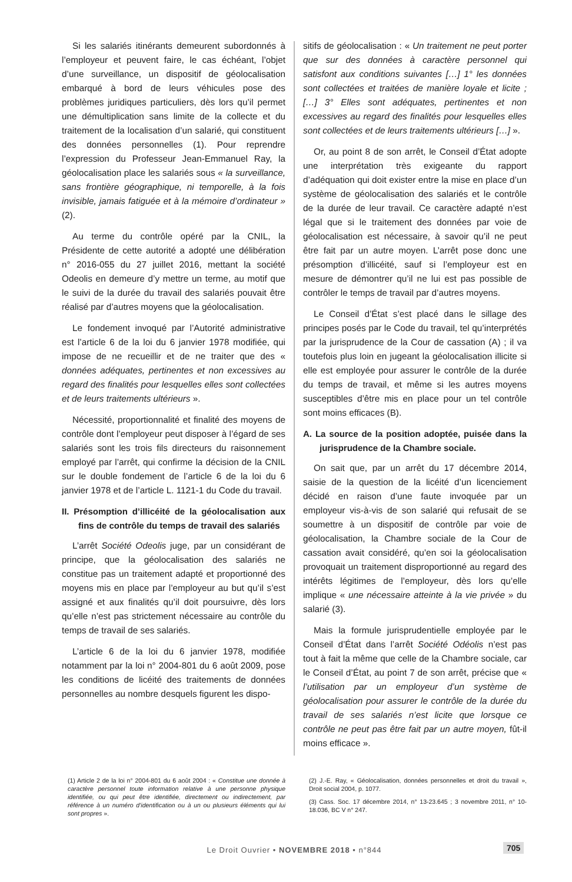Si les salariés itinérants demeurent subordonnés à l’employeur et peuvent faire, le cas échéant, l’objet d’une surveillance, un dispositif de géolocalisation embarqué à bord de leurs véhicules pose des problèmes juridiques particuliers, dès lors qu’il permet une démultiplication sans limite de la collecte et du traitement de la localisation d’un salarié, qui constituent des données personnelles (1). Pour reprendre l’expression du Professeur Jean-Emmanuel Ray, la géolocalisation place les salariés sous « la surveillance, sans frontière géographique, ni temporelle, à la fois invisible, jamais fatiguée et à la mémoire d’ordinateur » (2).
Au terme du contrôle opéré par la CNIL, la Présidente de cette autorité a adopté une délibération n° 2016-055 du 27 juillet 2016, mettant la société Odeolis en demeure d’y mettre un terme, au motif que le suivi de la durée du travail des salariés pouvait être réalisé par d’autres moyens que la géolocalisation.
Le fondement invoqué par l’Autorité administrative est l’article 6 de la loi du 6 janvier 1978 modifiée, qui impose de ne recueillir et de ne traiter que des « données adéquates, pertinentes et non excessives au regard des finalités pour lesquelles elles sont collectées et de leurs traitements ultérieurs ».
Nécessité, proportionnalité et finalité des moyens de contrôle dont l’employeur peut disposer à l’égard de ses salariés sont les trois fils directeurs du raisonnement employé par l’arrêt, qui confirme la décision de la CNIL sur le double fondement de l’article 6 de la loi du 6 janvier 1978 et de l’article L. 1121-1 du Code du travail.
II. Présomption d’illicéité de la géolocalisation aux fins de contrôle du temps de travail des salariés
L’arrêt Société Odeolis juge, par un considérant de principe, que la géolocalisation des salariés ne constitue pas un traitement adapté et proportionné des moyens mis en place par l’employeur au but qu’il s’est assigné et aux finalités qu’il doit poursuivre, dès lors qu’elle n’est pas strictement nécessaire au contrôle du temps de travail de ses salariés.
L’article 6 de la loi du 6 janvier 1978, modifiée notamment par la loi n° 2004-801 du 6 août 2009, pose les conditions de licéité des traitements de données personnelles au nombre desquels figurent les dispo-
sitifs de géolocalisation : « Un traitement ne peut porter que sur des données à caractère personnel qui satisfont aux conditions suivantes […] 1° les données sont collectées et traitées de manière loyale et licite ; […] 3° Elles sont adéquates, pertinentes et non excessives au regard des finalités pour lesquelles elles sont collectées et de leurs traitements ultérieurs […] ».
Or, au point 8 de son arrêt, le Conseil d’État adopte une interprétation très exigeante du rapport d’adéquation qui doit exister entre la mise en place d’un système de géolocalisation des salariés et le contrôle de la durée de leur travail. Ce caractère adapté n’est légal que si le traitement des données par voie de géolocalisation est nécessaire, à savoir qu’il ne peut être fait par un autre moyen. L’arrêt pose donc une présomption d’illicéité, sauf si l’employeur est en mesure de démontrer qu’il ne lui est pas possible de contrôler le temps de travail par d’autres moyens.
Le Conseil d’État s’est placé dans le sillage des principes posés par le Code du travail, tel qu’interprétés par la jurisprudence de la Cour de cassation (A) ; il va toutefois plus loin en jugeant la géolocalisation illicite si elle est employée pour assurer le contrôle de la durée du temps de travail, et même si les autres moyens susceptibles d’être mis en place pour un tel contrôle sont moins efficaces (B).
A. La source de la position adoptée, puisée dans la jurisprudence de la Chambre sociale.
On sait que, par un arrêt du 17 décembre 2014, saisie de la question de la licéité d’un licenciement décidé en raison d’une faute invoquée par un employeur vis-à-vis de son salarié qui refusait de se soumettre à un dispositif de contrôle par voie de géolocalisation, la Chambre sociale de la Cour de cassation avait considéré, qu’en soi la géolocalisation provoquait un traitement disproportionné au regard des intérêts légitimes de l’employeur, dès lors qu’elle implique « une nécessaire atteinte à la vie privée » du salarié (3).
Mais la formule jurisprudentielle employée par le Conseil d’État dans l’arrêt Société Odéolis n’est pas tout à fait la même que celle de la Chambre sociale, car le Conseil d’État, au point 7 de son arrêt, précise que « l’utilisation par un employeur d’un système de géolocalisation pour assurer le contrôle de la durée du travail de ses salariés n’est licite que lorsque ce contrôle ne peut pas être fait par un autre moyen, fût-il moins efficace ».
(1) Article 2 de la loi n° 2004-801 du 6 août 2004 : « Constitue une donnée à caractère personnel toute information relative à une personne physique identifiée, ou qui peut être identifiée, directement ou indirectement, par référence à un numéro d’identification ou à un ou plusieurs éléments qui lui sont propres ».
(2) J.-E. Ray, « Géolocalisation, données personnelles et droit du travail », Droit social 2004, p. 1077.
(3) Cass. Soc. 17 décembre 2014, n° 13-23.645 ; 3 novembre 2011, n° 10-18.036, BC V n° 247.
Le Droit Ouvrier • NOVEMBRE 2018 • n°844 705